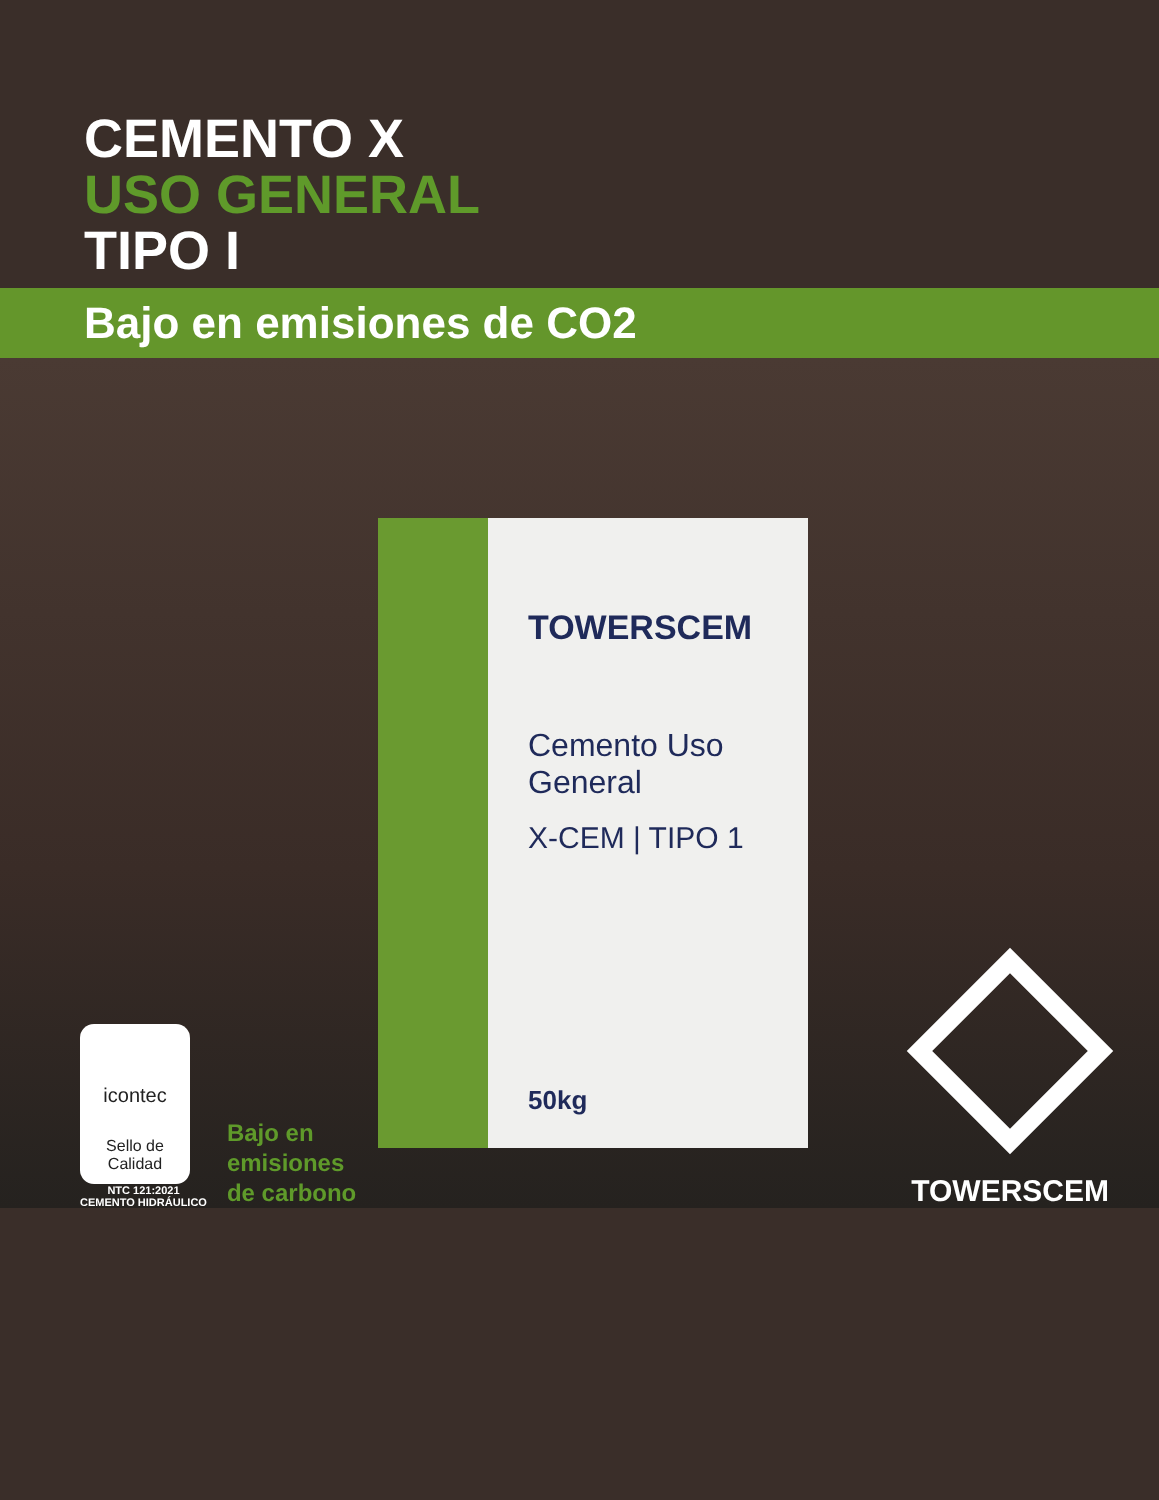CEMENTO X
USO GENERAL
TIPO I
Bajo en emisiones de CO2
TOWERSCEM
Cemento Uso General
X-CEM | TIPO 1
50kg
icontec
Sello de Calidad
NTC 121:2021
CEMENTO HIDRÁULICO
Bajo en
emisiones
de carbono
TOWERSCEM